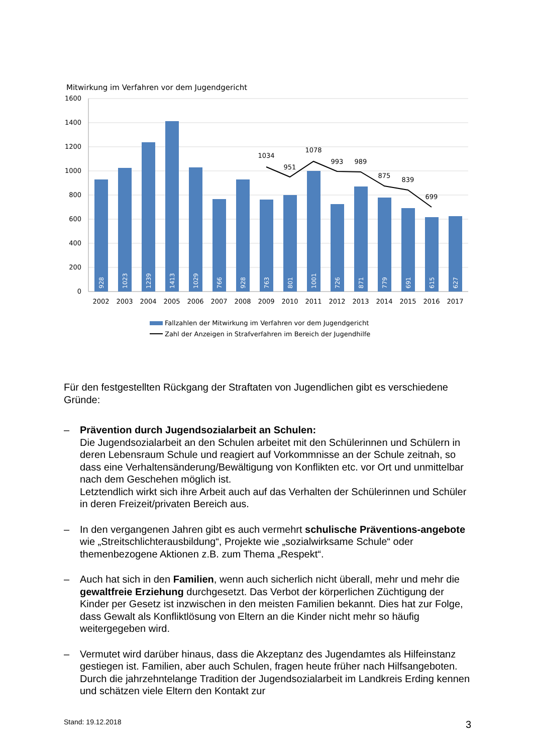Mitwirkung im Verfahren vor dem Jugendgericht
1600
1400
1200
1000
800
600
400
200
0
928
1023
1239
1413
1029
766
928
763
801
1001
726
871
779
691
615
627
1034
951
1078
993
989
875
839
699
2002
2003
2004
2005
2006
2007
2008
2009
2010
2011
2012
2013
2014
2015
2016
2017
Fallzahlen der Mitwirkung im Verfahren vor dem Jugendgericht
Zahl der Anzeigen in Strafverfahren im Bereich der Jugendhilfe
Für den festgestellten Rückgang der Straftaten von Jugendlichen gibt es verschiedene Gründe:
– Prävention durch Jugendsozialarbeit an Schulen:
Die Jugendsozialarbeit an den Schulen arbeitet mit den Schülerinnen und Schülern in deren Lebensraum Schule und reagiert auf Vorkommnisse an der Schule zeitnah, so dass eine Verhaltensänderung/Bewältigung von Konflikten etc. vor Ort und unmittelbar nach dem Geschehen möglich ist.
Letztendlich wirkt sich ihre Arbeit auch auf das Verhalten der Schülerinnen und Schüler in deren Freizeit/privaten Bereich aus.
– In den vergangenen Jahren gibt es auch vermehrt schulische Präventions-angebote wie „Streitschlichterausbildung“, Projekte wie „sozialwirksame Schule“ oder themenbezogene Aktionen z.B. zum Thema „Respekt“.
– Auch hat sich in den Familien, wenn auch sicherlich nicht überall, mehr und mehr die gewaltfreie Erziehung durchgesetzt. Das Verbot der körperlichen Züchtigung der Kinder per Gesetz ist inzwischen in den meisten Familien bekannt. Dies hat zur Folge, dass Gewalt als Konfliktlösung von Eltern an die Kinder nicht mehr so häufig weitergegeben wird.
– Vermutet wird darüber hinaus, dass die Akzeptanz des Jugendamtes als Hilfeinstanz gestiegen ist. Familien, aber auch Schulen, fragen heute früher nach Hilfsangeboten. Durch die jahrzehntelange Tradition der Jugendsozialarbeit im Landkreis Erding kennen und schätzen viele Eltern den Kontakt zur
Stand: 19.12.2018 3